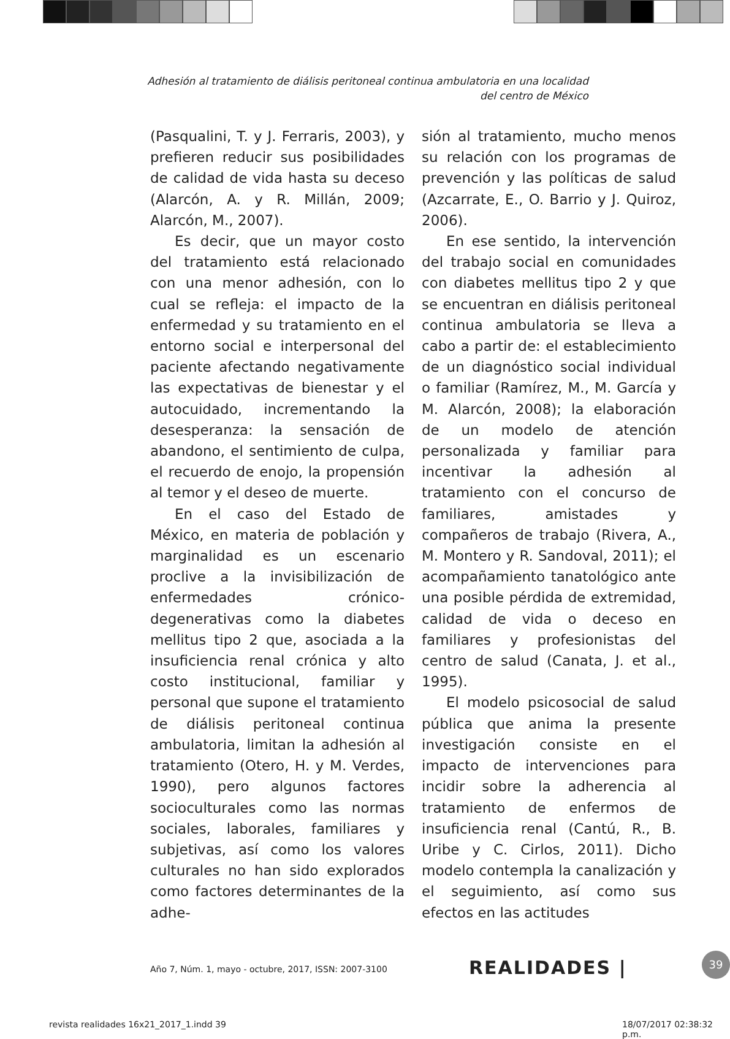Adhesión al tratamiento de diálisis peritoneal continua ambulatoria en una localidad
del centro de México
(Pasqualini, T. y J. Ferraris, 2003), y prefieren reducir sus posibilidades de calidad de vida hasta su deceso (Alarcón, A. y R. Millán, 2009; Alarcón, M., 2007).
Es decir, que un mayor costo del tratamiento está relacionado con una menor adhesión, con lo cual se refleja: el impacto de la enfermedad y su tratamiento en el entorno social e interpersonal del paciente afectando negativamente las expectativas de bienestar y el autocuidado, incrementando la desesperanza: la sensación de abandono, el sentimiento de culpa, el recuerdo de enojo, la propensión al temor y el deseo de muerte.
En el caso del Estado de México, en materia de población y marginalidad es un escenario proclive a la invisibilización de enfermedades crónico-degenerativas como la diabetes mellitus tipo 2 que, asociada a la insuficiencia renal crónica y alto costo institucional, familiar y personal que supone el tratamiento de diálisis peritoneal continua ambulatoria, limitan la adhesión al tratamiento (Otero, H. y M. Verdes, 1990), pero algunos factores socioculturales como las normas sociales, laborales, familiares y subjetivas, así como los valores culturales no han sido explorados como factores determinantes de la adhe-
sión al tratamiento, mucho menos su relación con los programas de prevención y las políticas de salud (Azcarrate, E., O. Barrio y J. Quiroz, 2006).
En ese sentido, la intervención del trabajo social en comunidades con diabetes mellitus tipo 2 y que se encuentran en diálisis peritoneal continua ambulatoria se lleva a cabo a partir de: el establecimiento de un diagnóstico social individual o familiar (Ramírez, M., M. García y M. Alarcón, 2008); la elaboración de un modelo de atención personalizada y familiar para incentivar la adhesión al tratamiento con el concurso de familiares, amistades y compañeros de trabajo (Rivera, A., M. Montero y R. Sandoval, 2011); el acompañamiento tanatológico ante una posible pérdida de extremidad, calidad de vida o deceso en familiares y profesionistas del centro de salud (Canata, J. et al., 1995).
El modelo psicosocial de salud pública que anima la presente investigación consiste en el impacto de intervenciones para incidir sobre la adherencia al tratamiento de enfermos de insuficiencia renal (Cantú, R., B. Uribe y C. Cirlos, 2011). Dicho modelo contempla la canalización y el seguimiento, así como sus efectos en las actitudes
Año 7, Núm. 1, mayo - octubre, 2017, ISSN: 2007-3100
REALIDADES | 39
revista realidades 16x21_2017_1.indd 39
18/07/2017 02:38:32 p.m.